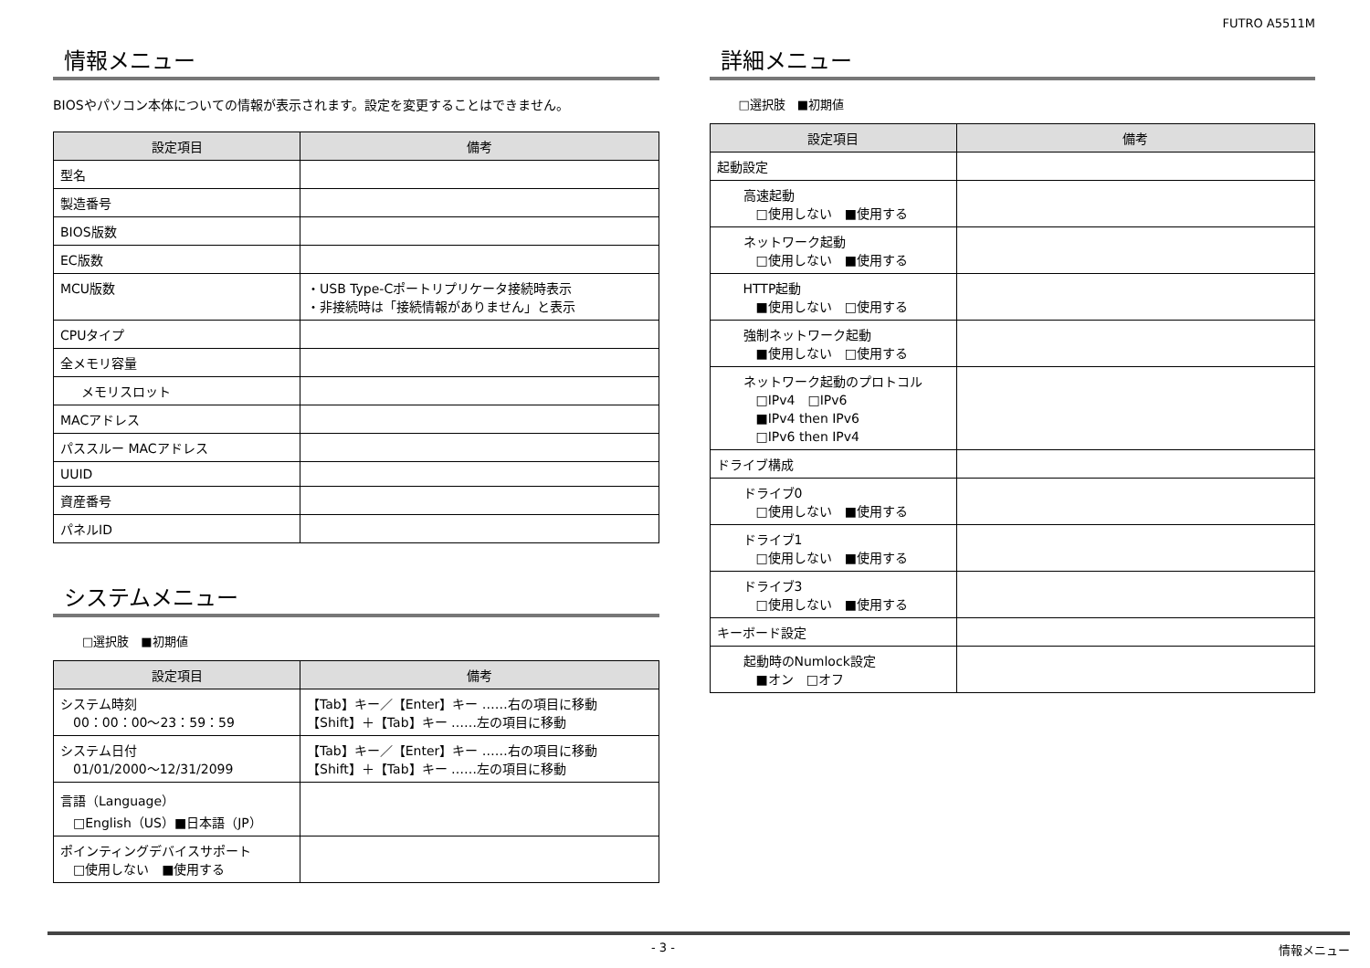FUTRO A5511M
情報メニュー
BIOSやパソコン本体についての情報が表示されます。設定を変更することはできません。
| 設定項目 | 備考 |
| --- | --- |
| 型名 | |
| 製造番号 | |
| BIOS版数 | |
| EC版数 | |
| MCU版数 | ・USB Type-Cポートリプリケータ接続時表示 ・非接続時は「接続情報がありません」と表示 |
| CPUタイプ | |
| 全メモリ容量 | |
| メモリスロット | |
| MACアドレス | |
| パススルー MACアドレス | |
| UUID | |
| 資産番号 | |
| パネルID | |
システムメニュー
□選択肢　■初期値
| 設定項目 | 備考 |
| --- | --- |
| システム時刻 00：00：00～23：59：59 | 【Tab】キー／【Enter】キー ……右の項目に移動 【Shift】＋【Tab】キー ……左の項目に移動 |
| システム日付 01/01/2000～12/31/2099 | 【Tab】キー／【Enter】キー ……右の項目に移動 【Shift】＋【Tab】キー ……左の項目に移動 |
| 言語（Language） □English（US）■日本語（JP） | |
| ポインティングデバイスサポート □使用しない ■使用する | |
詳細メニュー
□選択肢　■初期値
| 設定項目 | 備考 |
| --- | --- |
| 起動設定 | |
| 高速起動 □使用しない ■使用する | |
| ネットワーク起動 □使用しない ■使用する | |
| HTTP起動 ■使用しない □使用する | |
| 強制ネットワーク起動 ■使用しない □使用する | |
| ネットワーク起動のプロトコル □IPv4 □IPv6 ■IPv4 then IPv6 □IPv6 then IPv4 | |
| ドライブ構成 | |
| ドライブ0 □使用しない ■使用する | |
| ドライブ1 □使用しない ■使用する | |
| ドライブ3 □使用しない ■使用する | |
| キーボード設定 | |
| 起動時のNumlock設定 ■オン □オフ | |
- 3 - 情報メニュー